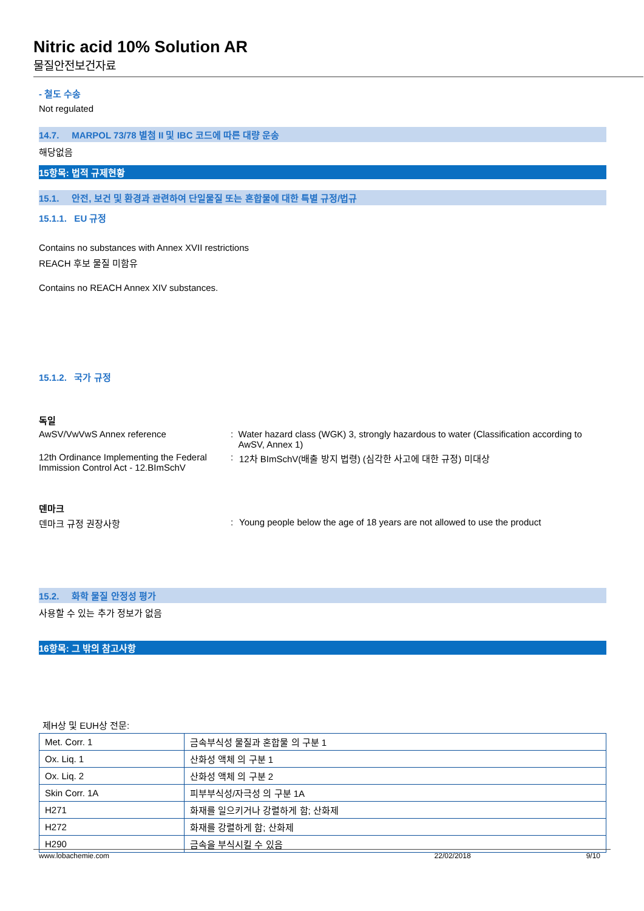Nitric acid 10% Solution AR
물질안전보건자료
- 철도 수송
Not regulated
14.7. MARPOL 73/78 별첨 II 및 IBC 코드에 따른 대량 운송
해당없음
15항목: 법적 규제현황
15.1. 안전, 보건 및 환경과 관련하여 단일물질 또는 혼합물에 대한 특별 규정/법규
15.1.1. EU 규정
Contains no substances with Annex XVII restrictions
REACH 후보 물질 미함유
Contains no REACH Annex XIV substances.
15.1.2. 국가 규정
독일
AwSV/VwVwS Annex reference : Water hazard class (WGK) 3, strongly hazardous to water (Classification according to AwSV, Annex 1)
12th Ordinance Implementing the Federal Immission Control Act - 12.BImSchV
: 12차 BImSchV(배출 방지 법령) (심각한 사고에 대한 규정) 미대상
덴마크
덴마크 규정 권장사항 : Young people below the age of 18 years are not allowed to use the product
15.2. 화학 물질 안정성 평가
사용할 수 있는 추가 정보가 없음
16항목: 그 밖의 참고사항
제H상 및 EUH상 전문:
| Met. Corr. 1 | 금속부식성 물질과 혼합물 의 구분 1 |
| Ox. Liq. 1 | 산화성 액체 의 구분 1 |
| Ox. Liq. 2 | 산화성 액체 의 구분 2 |
| Skin Corr. 1A | 피부부식성/자극성 의 구분 1A |
| H271 | 화재를 일으키거나 강렬하게 함; 산화제 |
| H272 | 화재를 강렬하게 함; 산화제 |
| H290 | 금속을 부식시킬 수 있음 |
www.lobachemie.com 22/02/2018 9/10